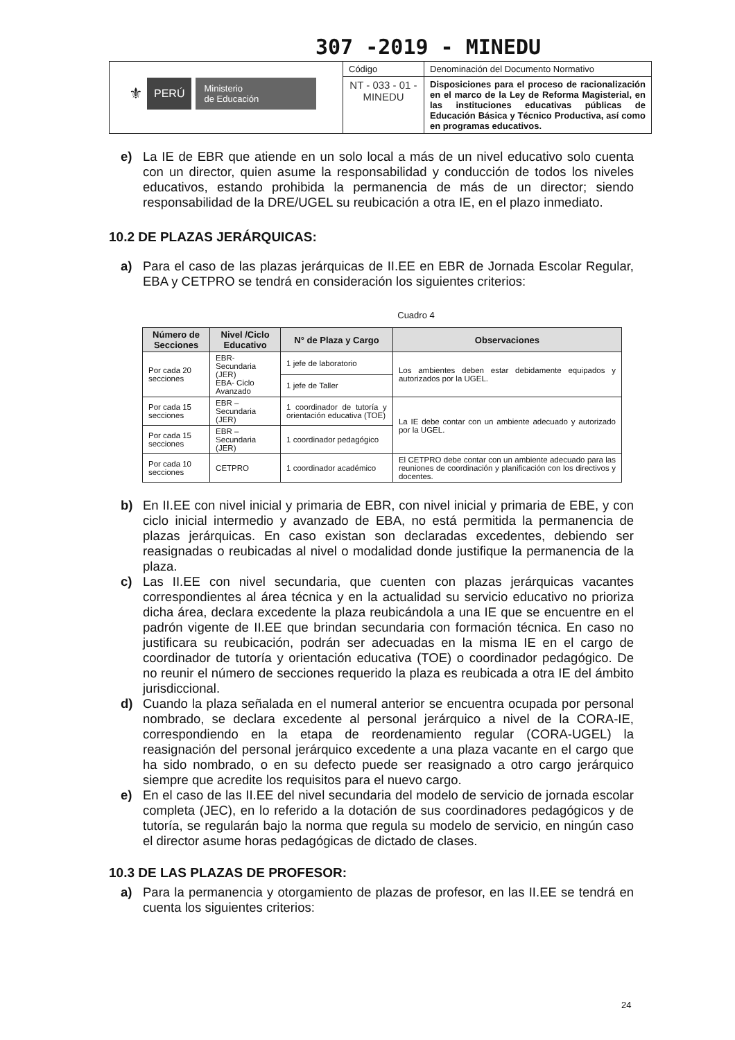307 -2019 - MINEDU
| ⚜ PERÚ Ministerio de Educación | Código | Denominación del Documento Normativo |
| | NT - 033 - 01 - MINEDU | Disposiciones para el proceso de racionalización en el marco de la Ley de Reforma Magisterial, en las instituciones educativas públicas de Educación Básica y Técnico Productiva, así como en programas educativos. |
e) La IE de EBR que atiende en un solo local a más de un nivel educativo solo cuenta con un director, quien asume la responsabilidad y conducción de todos los niveles educativos, estando prohibida la permanencia de más de un director; siendo responsabilidad de la DRE/UGEL su reubicación a otra IE, en el plazo inmediato.
10.2 DE PLAZAS JERÁRQUICAS:
a) Para el caso de las plazas jerárquicas de II.EE en EBR de Jornada Escolar Regular, EBA y CETPRO se tendrá en consideración los siguientes criterios:
Cuadro 4
| Número de Secciones | Nivel /Ciclo Educativo | N° de Plaza y Cargo | Observaciones |
| --- | --- | --- | --- |
| Por cada 20 secciones | EBR- Secundaria (JER) EBA- Ciclo Avanzado | 1 jefe de laboratorio | Los ambientes deben estar debidamente equipados y autorizados por la UGEL. |
| | | 1 jefe de Taller | |
| Por cada 15 secciones | EBR – Secundaria (JER) | 1 coordinador de tutoría y orientación educativa (TOE) | La IE debe contar con un ambiente adecuado y autorizado por la UGEL. |
| Por cada 15 secciones | EBR – Secundaria (JER) | 1 coordinador pedagógico | |
| Por cada 10 secciones | CETPRO | 1 coordinador académico | El CETPRO debe contar con un ambiente adecuado para las reuniones de coordinación y planificación con los directivos y docentes. |
b) En II.EE con nivel inicial y primaria de EBR, con nivel inicial y primaria de EBE, y con ciclo inicial intermedio y avanzado de EBA, no está permitida la permanencia de plazas jerárquicas. En caso existan son declaradas excedentes, debiendo ser reasignadas o reubicadas al nivel o modalidad donde justifique la permanencia de la plaza.
c) Las II.EE con nivel secundaria, que cuenten con plazas jerárquicas vacantes correspondientes al área técnica y en la actualidad su servicio educativo no prioriza dicha área, declara excedente la plaza reubicándola a una IE que se encuentre en el padrón vigente de II.EE que brindan secundaria con formación técnica. En caso no justificara su reubicación, podrán ser adecuadas en la misma IE en el cargo de coordinador de tutoría y orientación educativa (TOE) o coordinador pedagógico. De no reunir el número de secciones requerido la plaza es reubicada a otra IE del ámbito jurisdiccional.
d) Cuando la plaza señalada en el numeral anterior se encuentra ocupada por personal nombrado, se declara excedente al personal jerárquico a nivel de la CORA-IE, correspondiendo en la etapa de reordenamiento regular (CORA-UGEL) la reasignación del personal jerárquico excedente a una plaza vacante en el cargo que ha sido nombrado, o en su defecto puede ser reasignado a otro cargo jerárquico siempre que acredite los requisitos para el nuevo cargo.
e) En el caso de las II.EE del nivel secundaria del modelo de servicio de jornada escolar completa (JEC), en lo referido a la dotación de sus coordinadores pedagógicos y de tutoría, se regularán bajo la norma que regula su modelo de servicio, en ningún caso el director asume horas pedagógicas de dictado de clases.
10.3 DE LAS PLAZAS DE PROFESOR:
a) Para la permanencia y otorgamiento de plazas de profesor, en las II.EE se tendrá en cuenta los siguientes criterios:
24